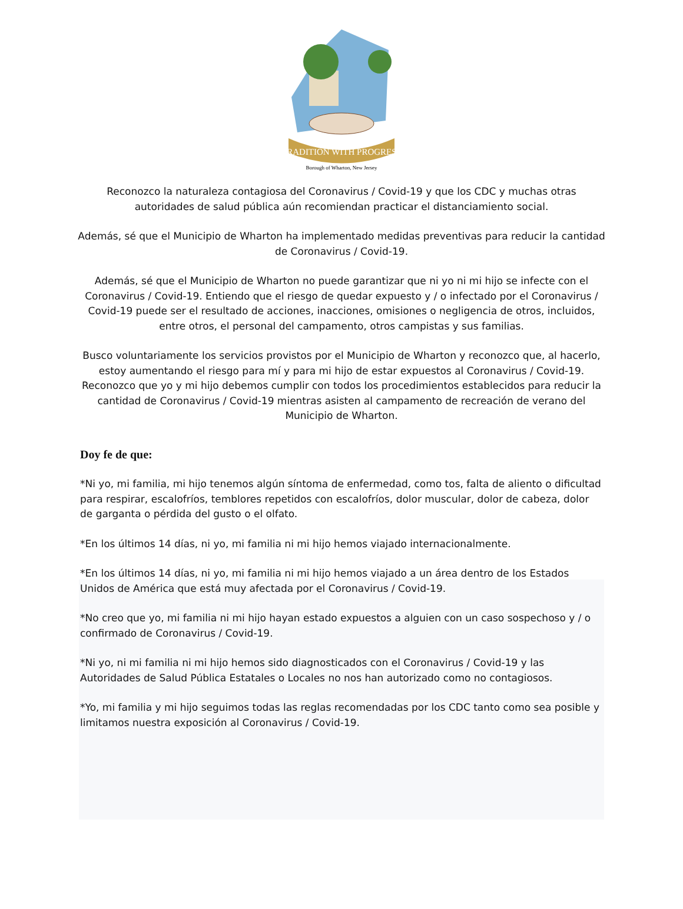TRADITION WITH PROGRESS
Borough of Wharton, New Jersey
Reconozco la naturaleza contagiosa del Coronavirus / Covid-19 y que los CDC y muchas otras autoridades de salud pública aún recomiendan practicar el distanciamiento social.
Además, sé que el Municipio de Wharton ha implementado medidas preventivas para reducir la cantidad de Coronavirus / Covid-19.
Además, sé que el Municipio de Wharton no puede garantizar que ni yo ni mi hijo se infecte con el Coronavirus / Covid-19. Entiendo que el riesgo de quedar expuesto y / o infectado por el Coronavirus / Covid-19 puede ser el resultado de acciones, inacciones, omisiones o negligencia de otros, incluidos, entre otros, el personal del campamento, otros campistas y sus familias.
Busco voluntariamente los servicios provistos por el Municipio de Wharton y reconozco que, al hacerlo, estoy aumentando el riesgo para mí y para mi hijo de estar expuestos al Coronavirus / Covid-19. Reconozco que yo y mi hijo debemos cumplir con todos los procedimientos establecidos para reducir la cantidad de Coronavirus / Covid-19 mientras asisten al campamento de recreación de verano del Municipio de Wharton.
Doy fe de que:
*Ni yo, mi familia, mi hijo tenemos algún síntoma de enfermedad, como tos, falta de aliento o dificultad para respirar, escalofríos, temblores repetidos con escalofríos, dolor muscular, dolor de cabeza, dolor de garganta o pérdida del gusto o el olfato.
*En los últimos 14 días, ni yo, mi familia ni mi hijo hemos viajado internacionalmente.
*En los últimos 14 días, ni yo, mi familia ni mi hijo hemos viajado a un área dentro de los Estados Unidos de América que está muy afectada por el Coronavirus / Covid-19.
*No creo que yo, mi familia ni mi hijo hayan estado expuestos a alguien con un caso sospechoso y / o confirmado de Coronavirus / Covid-19.
*Ni yo, ni mi familia ni mi hijo hemos sido diagnosticados con el Coronavirus / Covid-19 y las Autoridades de Salud Pública Estatales o Locales no nos han autorizado como no contagiosos.
*Yo, mi familia y mi hijo seguimos todas las reglas recomendadas por los CDC tanto como sea posible y limitamos nuestra exposición al Coronavirus / Covid-19.